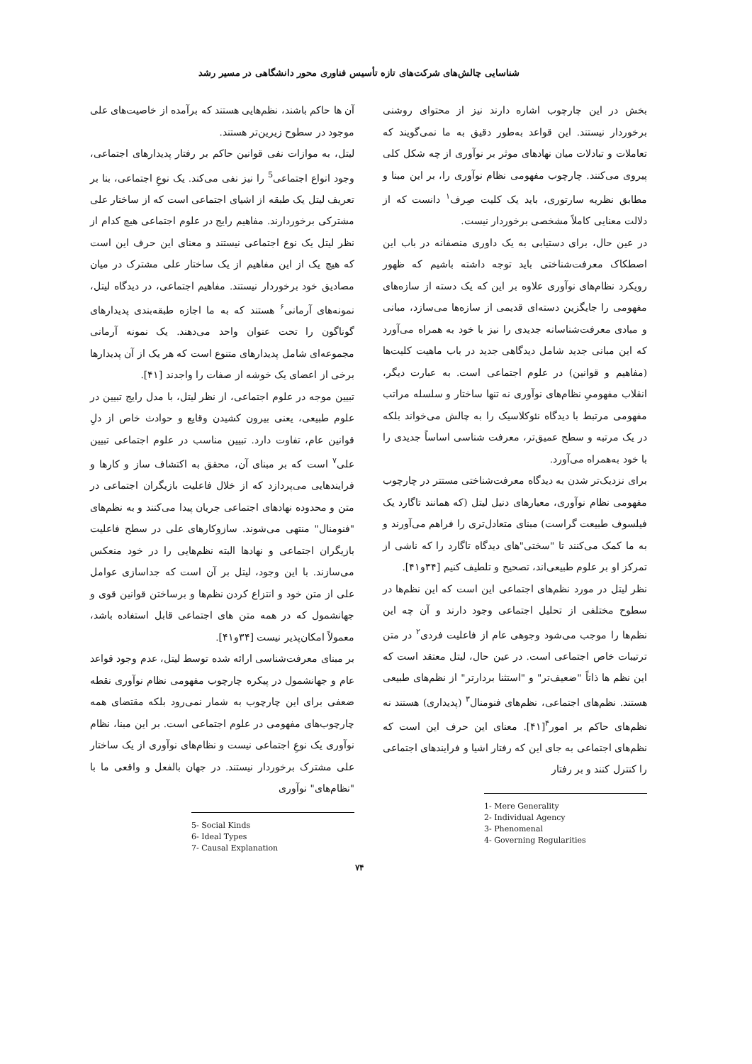شناسایی چالش‌های شرکت‌های تازه تأسیس فناوری محور دانشگاهی در مسیر رشد
بخش در این چارچوب اشاره دارند نیز از محتوای روشنی برخوردار نیستند. این قواعد به‌طور دقیق به ما نمی‌گویند که تعاملات و تبادلات میان نهادهای موثر بر نوآوری از چه شکل کلی پیروی می‌کنند. چارچوب مفهومی نظام نوآوری را، بر این مبنا و مطابق نظریه سارتوری، باید یک کلیت صِرف<sup>۱</sup> دانست که از دلالت معنایی کاملاً مشخصی برخوردار نیست.
در عین حال، برای دستیابی به یک داوری منصفانه در باب این اصطکاک معرفت‌شناختی باید توجه داشته باشیم که ظهور رویکرد نظام‌های نوآوری علاوه بر این که یک دسته از سازه‌های مفهومی را جایگزین دسته‌ای قدیمی از سازه‌ها می‌سازد، مبانی و مبادی معرفت‌شناسانه جدیدی را نیز با خود به همراه می‌آورد که این مبانی جدید شامل دیدگاهی جدید در باب ماهیت کلیت‌ها (مفاهیم و قوانین) در علوم اجتماعی است. به عبارت دیگر، انقلاب مفهومیِ نظام‌های نوآوری نه تنها ساختار و سلسله مراتب مفهومی مرتبط با دیدگاه نئوکلاسیک را به چالش می‌خواند بلکه در یک مرتبه و سطح عمیق‌تر، معرفت شناسی اساساً جدیدی را با خود به‌همراه می‌آورد.
برای نزدیک‌تر شدن به دیدگاه معرفت‌شناختی مستتر در چارچوب مفهومی نظام نوآوری، معیارهای دنیل لیتل (که همانند تاگارد یک فیلسوف طبیعت گراست) مبنای متعادل‌تری را فراهم می‌آورند و به ما کمک می‌کنند تا "سختی"های دیدگاه تاگارد را که ناشی از تمرکز او بر علوم طبیعی‌اند، تصحیح و تلطیف کنیم [۳۴و۴۱].
نظر لیتل در مورد نظم‌های اجتماعی این است که این نظم‌ها در سطوح مختلفی از تحلیل اجتماعی وجود دارند و آن چه این نظم‌ها را موجب می‌شود وجوهی عام از فاعلیت فردی<sup>۲</sup> در متن ترتیبات خاص اجتماعی است. در عین حال، لیتل معتقد است که این نظم ها ذاتاً "ضعیف‌تر" و "استثنا بردارتر" از نظم‌های طبیعی هستند. نظم‌های اجتماعی، نظم‌های فنومنال<sup>۳</sup> (پدیداری) هستند نه نظم‌های حاکم بر امور<sup>۴</sup>[۴۱]. معنای این حرف این است که نظم‌های اجتماعی به جای این که رفتار اشیا و فرایندهای اجتماعی را کنترل کنند و بر رفتار
1- Mere Generality
2- Individual Agency
3- Phenomenal
4- Governing Regularities
آن ها حاکم باشند، نظم‌هایی هستند که برآمده از خاصیت‌های علی موجود در سطوح زیرین‌تر هستند.
لیتل، به موازات نفی قوانین حاکم بر رفتار پدیدارهای اجتماعی، وجود انواع اجتماعی<sup>5</sup> را نیز نفی می‌کند. یک نوعِ اجتماعی، بنا بر تعریف لیتل یک طبقه از اشیای اجتماعی است که از ساختار علی مشترکی برخوردارند. مفاهیم رایج در علوم اجتماعی هیچ کدام از نظر لیتل یک نوع اجتماعی نیستند و معنای این حرف این است که هیچ یک از این مفاهیم از یک ساختار علی مشترک در میان مصادیق خود برخوردار نیستند. مفاهیم اجتماعی، در دیدگاه لیتل، نمونه‌های آرمانی<sup>۶</sup> هستند که به ما اجازه طبقه‌بندی پدیدارهای گوناگون را تحت عنوان واحد می‌دهند. یک نمونه آرمانی مجموعه‌ای شامل پدیدارهای متنوع است که هر یک از آن پدیدارها برخی از اعضای یک خوشه از صفات را واجدند [۴۱].
تبیین موجه در علوم اجتماعی، از نظر لیتل، با مدل رایج تبیین در علوم طبیعی، یعنی بیرون کشیدن وقایع و حوادث خاص از دلِ قوانین عام، تفاوت دارد. تبیین مناسب در علوم اجتماعی تبیین علی<sup>۷</sup> است که بر مبنای آن، محقق به اکتشاف ساز و کارها و فرایندهایی می‌پردازد که از خلال فاعلیت بازیگران اجتماعی در متن و محدوده نهادهای اجتماعی جریان پیدا می‌کنند و به نظم‌های "فنومنال" منتهی می‌شوند. سازوکارهای علی در سطح فاعلیت بازیگران اجتماعی و نهادها البته نظم‌هایی را در خود منعکس می‌سازند. با این وجود، لیتل بر آن است که جداسازی عوامل علی از متن خود و انتزاع کردن نظم‌ها و برساختن قوانین قوی و جهانشمول که در همه متن های اجتماعی قابل استفاده باشد، معمولاً امکان‌پذیر نیست [۳۴و۴۱].
بر مبنای معرفت‌شناسی ارائه شده توسط لیتل، عدم وجود قواعد عام و جهانشمول در پیکره چارچوب مفهومی نظام نوآوری نقطه ضعفی برای این چارچوب به شمار نمی‌رود بلکه مقتضای همه چارچوب‌های مفهومی در علوم اجتماعی است. بر این مبنا، نظام نوآوری یک نوعِ اجتماعی نیست و نظام‌های نوآوری از یک ساختار علی مشترک برخوردار نیستند. در جهان بالفعل و واقعی ما با "نظام‌های" نوآوری
5- Social Kinds
6- Ideal Types
7- Causal Explanation
۷۴